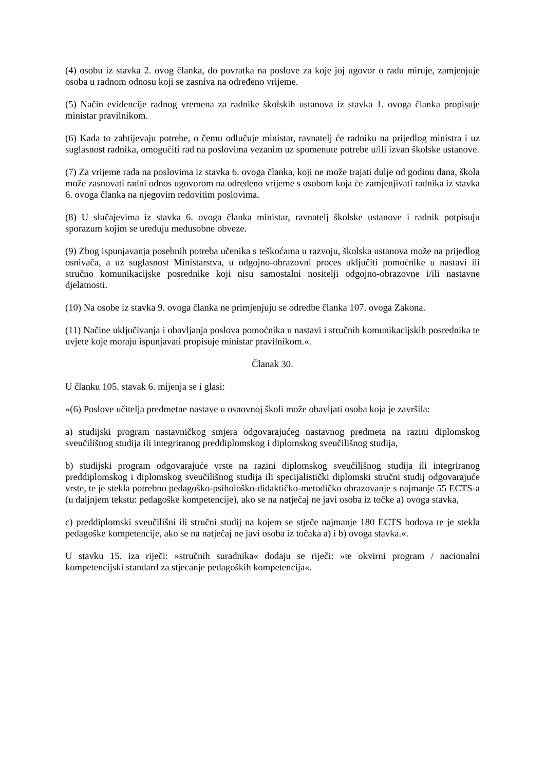(4) osobu iz stavka 2. ovog članka, do povratka na poslove za koje joj ugovor o radu miruje, zamjenjuje osoba u radnom odnosu koji se zasniva na određeno vrijeme.
(5) Način evidencije radnog vremena za radnike školskih ustanova iz stavka 1. ovoga članka propisuje ministar pravilnikom.
(6) Kada to zahtijevaju potrebe, o čemu odlučuje ministar, ravnatelj će radniku na prijedlog ministra i uz suglasnost radnika, omogućiti rad na poslovima vezanim uz spomenute potrebe u/ili izvan školske ustanove.
(7) Za vrijeme rada na poslovima iz stavka 6. ovoga članka, koji ne može trajati dulje od godinu dana, škola može zasnovati radni odnos ugovorom na određeno vrijeme s osobom koja će zamjenjivati radnika iz stavka 6. ovoga članka na njegovim redovitim poslovima.
(8) U slučajevima iz stavka 6. ovoga članka ministar, ravnatelj školske ustanove i radnik potpisuju sporazum kojim se uređuju međusobne obveze.
(9) Zbog ispunjavanja posebnih potreba učenika s teškoćama u razvoju, školska ustanova može na prijedlog osnivača, a uz suglasnost Ministarstva, u odgojno-obrazovni proces uključiti pomoćnike u nastavi ili stručno komunikacijske posrednike koji nisu samostalni nositelji odgojno-obrazovne i/ili nastavne djelatnosti.
(10) Na osobe iz stavka 9. ovoga članka ne primjenjuju se odredbe članka 107. ovoga Zakona.
(11) Načine uključivanja i obavljanja poslova pomoćnika u nastavi i stručnih komunikacijskih posrednika te uvjete koje moraju ispunjavati propisuje ministar pravilnikom.«.
Članak 30.
U članku 105. stavak 6. mijenja se i glasi:
»(6) Poslove učitelja predmetne nastave u osnovnoj školi može obavljati osoba koja je završila:
a) studijski program nastavničkog smjera odgovarajućeg nastavnog predmeta na razini diplomskog sveučilišnog studija ili integriranog preddiplomskog i diplomskog sveučilišnog studija,
b) studijski program odgovarajuće vrste na razini diplomskog sveučilišnog studija ili integriranog preddiplomskog i diplomskog sveučilišnog studija ili specijalistički diplomski stručni studij odgovarajuće vrste, te je stekla potrebno pedagoško-psihološko-didaktičko-metodičko obrazovanje s najmanje 55 ECTS-a (u daljnjem tekstu: pedagoške kompetencije), ako se na natječaj ne javi osoba iz točke a) ovoga stavka,
c) preddiplomski sveučilišni ili stručni studij na kojem se stječe najmanje 180 ECTS bodova te je stekla pedagoške kompetencije, ako se na natječaj ne javi osoba iz točaka a) i b) ovoga stavka.«.
U stavku 15. iza riječi: »stručnih suradnika« dodaju se riječi: »te okvirni program / nacionalni kompetencijski standard za stjecanje pedagoških kompetencija«.